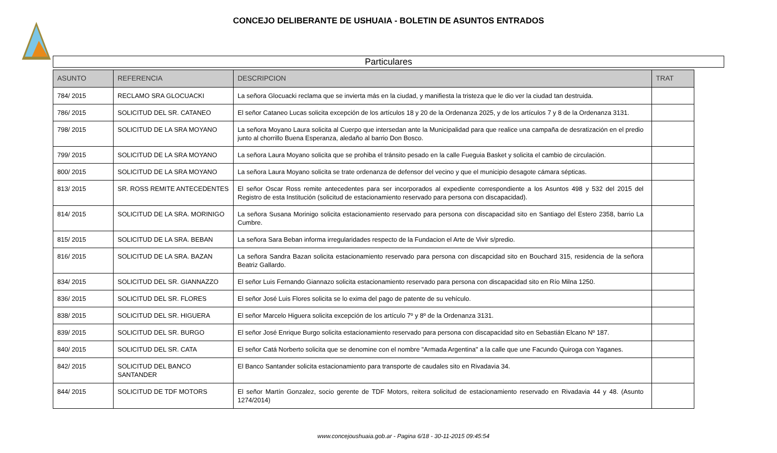CONCEJO DELIBERANTE DE USHUAIA - BOLETIN DE ASUNTOS ENTRADOS
Particulares
| ASUNTO | REFERENCIA | DESCRIPCION | TRAT |
| --- | --- | --- | --- |
| 784/ 2015 | RECLAMO SRA GLOCUACKI | La señora Glocuacki reclama que se invierta más en la ciudad, y manifiesta la tristeza que le dio ver la ciudad tan destruida. | |
| 786/ 2015 | SOLICITUD DEL SR. CATANEO | El señor Cataneo Lucas solicita excepción de los artículos 18 y 20 de la Ordenanza 2025, y de los artículos 7 y 8 de la Ordenanza 3131. | |
| 798/ 2015 | SOLICITUD DE LA SRA MOYANO | La señora Moyano Laura solicita al Cuerpo que intersedan ante la Municipalidad para que realice una campaña de desratización en el predio junto al chorrillo Buena Esperanza, aledaño al barrio Don Bosco. | |
| 799/ 2015 | SOLICITUD DE LA SRA MOYANO | La señora Laura Moyano solicita que se prohiba el tránsito pesado en la calle Fueguia Basket y solicita el cambio de circulación. | |
| 800/ 2015 | SOLICITUD DE LA SRA MOYANO | La señora Laura Moyano solicita se trate ordenanza de defensor del vecino y que el municipio desagote cámara sépticas. | |
| 813/ 2015 | SR. ROSS REMITE ANTECEDENTES | El señor Oscar Ross remite antecedentes para ser incorporados al expediente correspondiente a los Asuntos 498 y 532 del 2015 del Registro de esta Institución (solicitud de estacionamiento reservado para persona con discapacidad). | |
| 814/ 2015 | SOLICITUD DE LA SRA. MORINIGO | La señora Susana Morinigo solicita estacionamiento reservado para persona con discapacidad sito en Santiago del Estero 2358, barrio La Cumbre. | |
| 815/ 2015 | SOLICITUD DE LA SRA. BEBAN | La señora Sara Beban informa irregularidades respecto de la Fundacion el Arte de Vivir s/predio. | |
| 816/ 2015 | SOLICITUD DE LA SRA. BAZAN | La señora Sandra Bazan solicita estacionamiento reservado para persona con discapcidad sito en Bouchard 315, residencia de la señora Beatriz Gallardo. | |
| 834/ 2015 | SOLICITUD DEL SR. GIANNAZZO | El señor Luis Fernando Giannazo solicita estacionamiento reservado para persona con discapacidad sito en Río Milna 1250. | |
| 836/ 2015 | SOLICITUD DEL SR. FLORES | El señor José Luis Flores solicita se lo exima del pago de patente de su vehículo. | |
| 838/ 2015 | SOLICITUD DEL SR. HIGUERA | El señor Marcelo Higuera solicita excepción de los artículo 7º y 8º de la Ordenanza 3131. | |
| 839/ 2015 | SOLICITUD DEL SR. BURGO | El señor José Enrique Burgo solicita estacionamiento reservado para persona con discapacidad sito en Sebastián Elcano Nº 187. | |
| 840/ 2015 | SOLICITUD DEL SR. CATA | El señor Catá Norberto solicita que se denomine con el nombre "Armada Argentina" a la calle que une Facundo Quiroga con Yaganes. | |
| 842/ 2015 | SOLICITUD DEL BANCO SANTANDER | El Banco Santander solicita estacionamiento para transporte de caudales sito en Rivadavia 34. | |
| 844/ 2015 | SOLICITUD DE TDF MOTORS | El señor Martín Gonzalez, socio gerente de TDF Motors, reitera solicitud de estacionamiento reservado en Rivadavia 44 y 48. (Asunto 1274/2014) | |
www.concejoushuaia.gob.ar - Pagina 6/18 - 30-11-2015 09:45:54